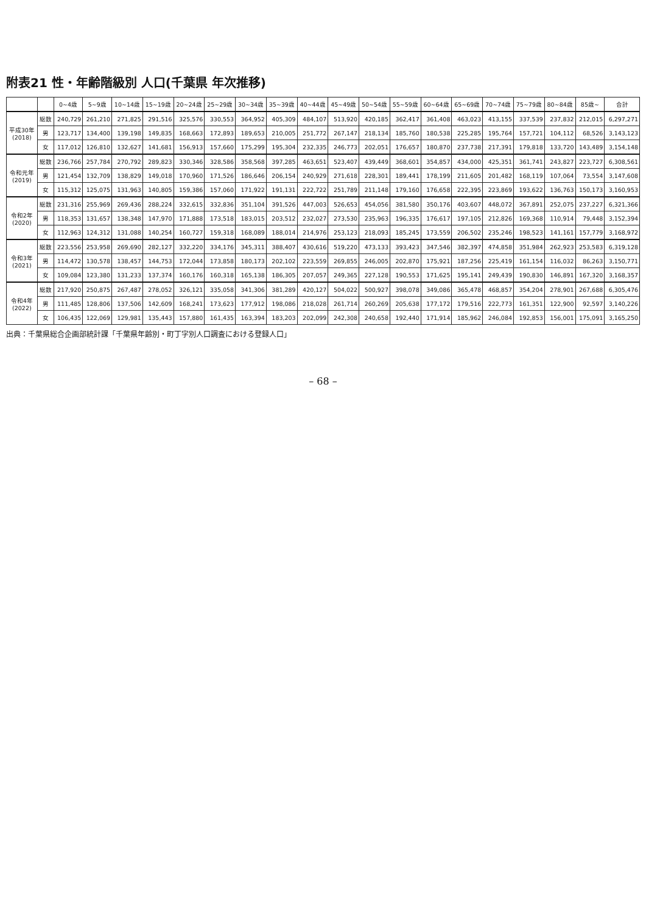附表21 性・年齢階級別 人口(千葉県 年次推移)
| | | 0~4歳 | 5~9歳 | 10~14歳 | 15~19歳 | 20~24歳 | 25~29歳 | 30~34歳 | 35~39歳 | 40~44歳 | 45~49歳 | 50~54歳 | 55~59歳 | 60~64歳 | 65~69歳 | 70~74歳 | 75~79歳 | 80~84歳 | 85歳~ | 合計 |
| --- | --- | --- | --- | --- | --- | --- | --- | --- | --- | --- | --- | --- | --- | --- | --- | --- | --- | --- | --- | --- |
| 平成30年 (2018) | 総数 | 240,729 | 261,210 | 271,825 | 291,516 | 325,576 | 330,553 | 364,952 | 405,309 | 484,107 | 513,920 | 420,185 | 362,417 | 361,408 | 463,023 | 413,155 | 337,539 | 237,832 | 212,015 | 6,297,271 |
| | 男 | 123,717 | 134,400 | 139,198 | 149,835 | 168,663 | 172,893 | 189,653 | 210,005 | 251,772 | 267,147 | 218,134 | 185,760 | 180,538 | 225,285 | 195,764 | 157,721 | 104,112 | 68,526 | 3,143,123 |
| | 女 | 117,012 | 126,810 | 132,627 | 141,681 | 156,913 | 157,660 | 175,299 | 195,304 | 232,335 | 246,773 | 202,051 | 176,657 | 180,870 | 237,738 | 217,391 | 179,818 | 133,720 | 143,489 | 3,154,148 |
| 令和元年 (2019) | 総数 | 236,766 | 257,784 | 270,792 | 289,823 | 330,346 | 328,586 | 358,568 | 397,285 | 463,651 | 523,407 | 439,449 | 368,601 | 354,857 | 434,000 | 425,351 | 361,741 | 243,827 | 223,727 | 6,308,561 |
| | 男 | 121,454 | 132,709 | 138,829 | 149,018 | 170,960 | 171,526 | 186,646 | 206,154 | 240,929 | 271,618 | 228,301 | 189,441 | 178,199 | 211,605 | 201,482 | 168,119 | 107,064 | 73,554 | 3,147,608 |
| | 女 | 115,312 | 125,075 | 131,963 | 140,805 | 159,386 | 157,060 | 171,922 | 191,131 | 222,722 | 251,789 | 211,148 | 179,160 | 176,658 | 222,395 | 223,869 | 193,622 | 136,763 | 150,173 | 3,160,953 |
| 令和2年 (2020) | 総数 | 231,316 | 255,969 | 269,436 | 288,224 | 332,615 | 332,836 | 351,104 | 391,526 | 447,003 | 526,653 | 454,056 | 381,580 | 350,176 | 403,607 | 448,072 | 367,891 | 252,075 | 237,227 | 6,321,366 |
| | 男 | 118,353 | 131,657 | 138,348 | 147,970 | 171,888 | 173,518 | 183,015 | 203,512 | 232,027 | 273,530 | 235,963 | 196,335 | 176,617 | 197,105 | 212,826 | 169,368 | 110,914 | 79,448 | 3,152,394 |
| | 女 | 112,963 | 124,312 | 131,088 | 140,254 | 160,727 | 159,318 | 168,089 | 188,014 | 214,976 | 253,123 | 218,093 | 185,245 | 173,559 | 206,502 | 235,246 | 198,523 | 141,161 | 157,779 | 3,168,972 |
| 令和3年 (2021) | 総数 | 223,556 | 253,958 | 269,690 | 282,127 | 332,220 | 334,176 | 345,311 | 388,407 | 430,616 | 519,220 | 473,133 | 393,423 | 347,546 | 382,397 | 474,858 | 351,984 | 262,923 | 253,583 | 6,319,128 |
| | 男 | 114,472 | 130,578 | 138,457 | 144,753 | 172,044 | 173,858 | 180,173 | 202,102 | 223,559 | 269,855 | 246,005 | 202,870 | 175,921 | 187,256 | 225,419 | 161,154 | 116,032 | 86,263 | 3,150,771 |
| | 女 | 109,084 | 123,380 | 131,233 | 137,374 | 160,176 | 160,318 | 165,138 | 186,305 | 207,057 | 249,365 | 227,128 | 190,553 | 171,625 | 195,141 | 249,439 | 190,830 | 146,891 | 167,320 | 3,168,357 |
| 令和4年 (2022) | 総数 | 217,920 | 250,875 | 267,487 | 278,052 | 326,121 | 335,058 | 341,306 | 381,289 | 420,127 | 504,022 | 500,927 | 398,078 | 349,086 | 365,478 | 468,857 | 354,204 | 278,901 | 267,688 | 6,305,476 |
| | 男 | 111,485 | 128,806 | 137,506 | 142,609 | 168,241 | 173,623 | 177,912 | 198,086 | 218,028 | 261,714 | 260,269 | 205,638 | 177,172 | 179,516 | 222,773 | 161,351 | 122,900 | 92,597 | 3,140,226 |
| | 女 | 106,435 | 122,069 | 129,981 | 135,443 | 157,880 | 161,435 | 163,394 | 183,203 | 202,099 | 242,308 | 240,658 | 192,440 | 171,914 | 185,962 | 246,084 | 192,853 | 156,001 | 175,091 | 3,165,250 |
出典：千葉県総合企画部統計課「千葉県年齢別・町丁字別人口調査における登録人口」
– 68 –